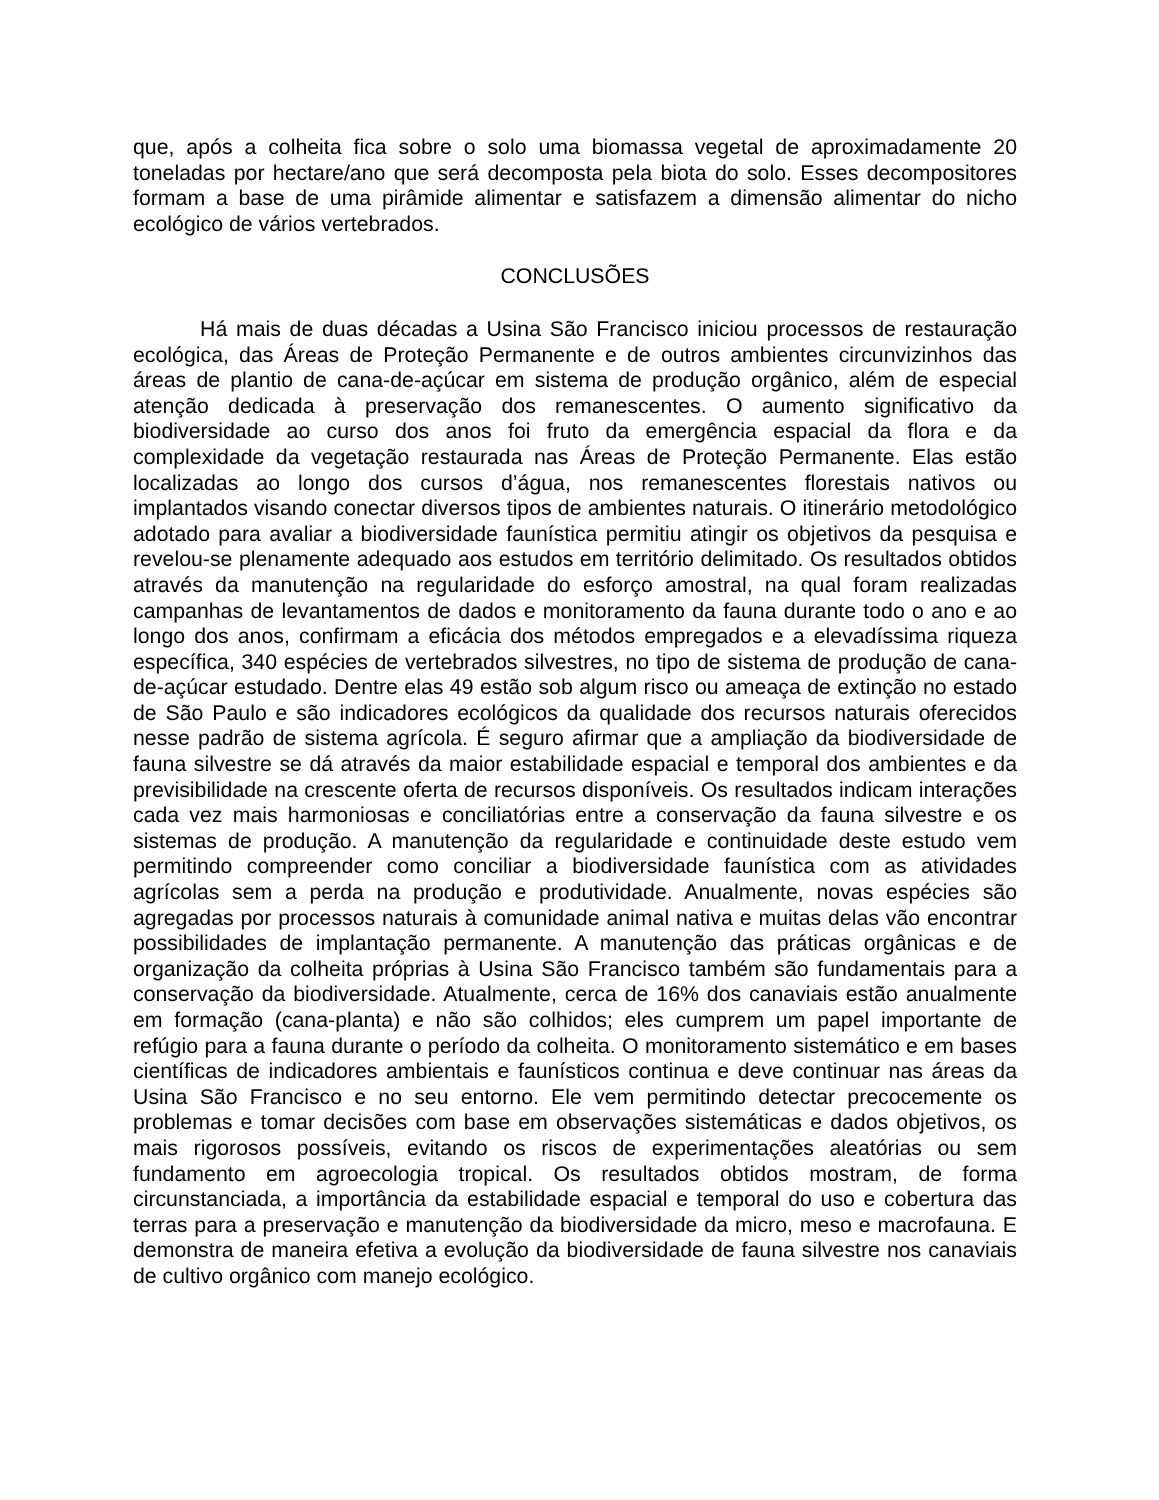que, após a colheita fica sobre o solo uma biomassa vegetal de aproximadamente 20 toneladas por hectare/ano que será decomposta pela biota do solo. Esses decompositores formam a base de uma pirâmide alimentar e satisfazem a dimensão alimentar do nicho ecológico de vários vertebrados.
CONCLUSÕES
Há mais de duas décadas a Usina São Francisco iniciou processos de restauração ecológica, das Áreas de Proteção Permanente e de outros ambientes circunvizinhos das áreas de plantio de cana-de-açúcar em sistema de produção orgânico, além de especial atenção dedicada à preservação dos remanescentes. O aumento significativo da biodiversidade ao curso dos anos foi fruto da emergência espacial da flora e da complexidade da vegetação restaurada nas Áreas de Proteção Permanente. Elas estão localizadas ao longo dos cursos d’água, nos remanescentes florestais nativos ou implantados visando conectar diversos tipos de ambientes naturais. O itinerário metodológico adotado para avaliar a biodiversidade faunística permitiu atingir os objetivos da pesquisa e revelou-se plenamente adequado aos estudos em território delimitado. Os resultados obtidos através da manutenção na regularidade do esforço amostral, na qual foram realizadas campanhas de levantamentos de dados e monitoramento da fauna durante todo o ano e ao longo dos anos, confirmam a eficácia dos métodos empregados e a elevadíssima riqueza específica, 340 espécies de vertebrados silvestres, no tipo de sistema de produção de cana-de-açúcar estudado. Dentre elas 49 estão sob algum risco ou ameaça de extinção no estado de São Paulo e são indicadores ecológicos da qualidade dos recursos naturais oferecidos nesse padrão de sistema agrícola. É seguro afirmar que a ampliação da biodiversidade de fauna silvestre se dá através da maior estabilidade espacial e temporal dos ambientes e da previsibilidade na crescente oferta de recursos disponíveis. Os resultados indicam interações cada vez mais harmoniosas e conciliatórias entre a conservação da fauna silvestre e os sistemas de produção. A manutenção da regularidade e continuidade deste estudo vem permitindo compreender como conciliar a biodiversidade faunística com as atividades agrícolas sem a perda na produção e produtividade. Anualmente, novas espécies são agregadas por processos naturais à comunidade animal nativa e muitas delas vão encontrar possibilidades de implantação permanente. A manutenção das práticas orgânicas e de organização da colheita próprias à Usina São Francisco também são fundamentais para a conservação da biodiversidade. Atualmente, cerca de 16% dos canaviais estão anualmente em formação (cana-planta) e não são colhidos; eles cumprem um papel importante de refúgio para a fauna durante o período da colheita. O monitoramento sistemático e em bases científicas de indicadores ambientais e faunísticos continua e deve continuar nas áreas da Usina São Francisco e no seu entorno. Ele vem permitindo detectar precocemente os problemas e tomar decisões com base em observações sistemáticas e dados objetivos, os mais rigorosos possíveis, evitando os riscos de experimentações aleatórias ou sem fundamento em agroecologia tropical. Os resultados obtidos mostram, de forma circunstanciada, a importância da estabilidade espacial e temporal do uso e cobertura das terras para a preservação e manutenção da biodiversidade da micro, meso e macrofauna. E demonstra de maneira efetiva a evolução da biodiversidade de fauna silvestre nos canaviais de cultivo orgânico com manejo ecológico.